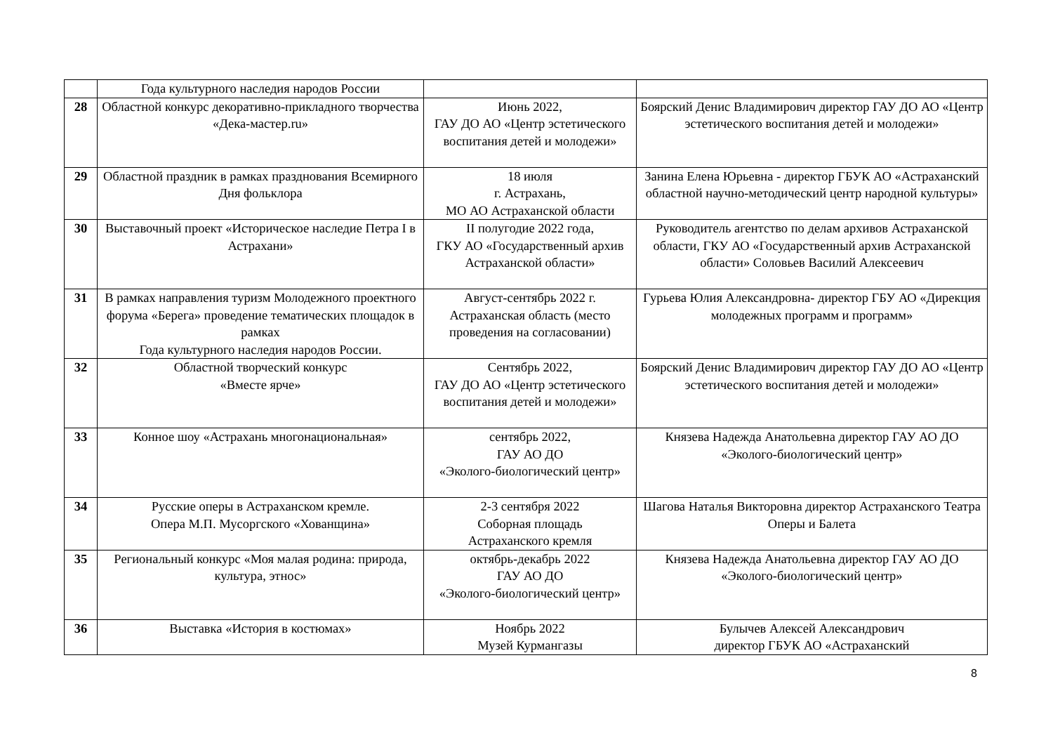| | Года культурного наследия народов России | | |
| 28 | Областной конкурс декоративно-прикладного творчества «Дека-мастер.ru» | Июнь 2022, ГАУ ДО АО «Центр эстетического воспитания детей и молодежи» | Боярский Денис Владимирович директор ГАУ ДО АО «Центр эстетического воспитания детей и молодежи» |
| 29 | Областной праздник в рамках празднования Всемирного Дня фольклора | 18 июля г. Астрахань, МО АО Астраханской области | Занина Елена Юрьевна - директор ГБУК АО «Астраханский областной научно-методический центр народной культуры» |
| 30 | Выставочный проект «Историческое наследие Петра I в Астрахани» | II полугодие 2022 года, ГКУ АО «Государственный архив Астраханской области» | Руководитель агентство по делам архивов Астраханской области, ГКУ АО «Государственный архив Астраханской области» Соловьев Василий Алексеевич |
| 31 | В рамках направления туризм Молодежного проектного форума «Берега» проведение тематических площадок в рамках Года культурного наследия народов России. | Август-сентябрь 2022 г. Астраханская область (место проведения на согласовании) | Гурьева Юлия Александровна- директор ГБУ АО «Дирекция молодежных программ и программ» |
| 32 | Областной творческий конкурс «Вместе ярче» | Сентябрь 2022, ГАУ ДО АО «Центр эстетического воспитания детей и молодежи» | Боярский Денис Владимирович директор ГАУ ДО АО «Центр эстетического воспитания детей и молодежи» |
| 33 | Конное шоу «Астрахань многонациональная» | сентябрь 2022, ГАУ АО ДО «Эколого-биологический центр» | Князева Надежда Анатольевна директор ГАУ АО ДО «Эколого-биологический центр» |
| 34 | Русские оперы в Астраханском кремле. Опера М.П. Мусоргского «Хованщина» | 2-3 сентября 2022 Соборная площадь Астраханского кремля | Шагова Наталья Викторовна директор Астраханского Театра Оперы и Балета |
| 35 | Региональный конкурс «Моя малая родина: природа, культура, этнос» | октябрь-декабрь 2022 ГАУ АО ДО «Эколого-биологический центр» | Князева Надежда Анатольевна директор ГАУ АО ДО «Эколого-биологический центр» |
| 36 | Выставка «История в костюмах» | Ноябрь 2022 Музей Курмангазы | Булычев Алексей Александрович директор ГБУК АО «Астраханский |
8